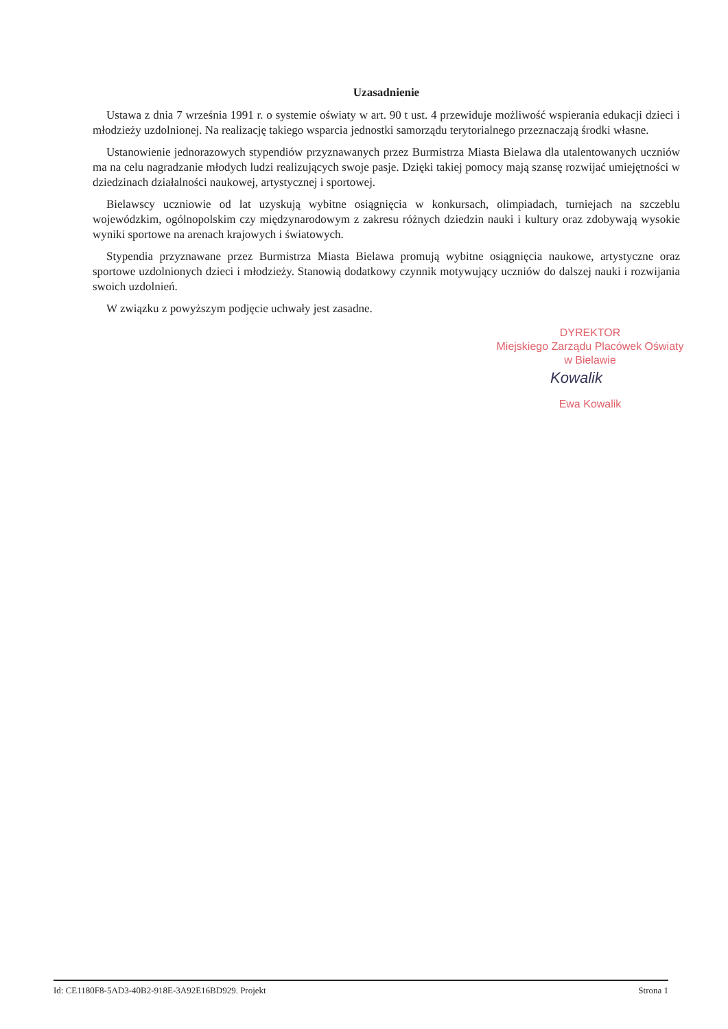Uzasadnienie
Ustawa z dnia 7 września 1991 r. o systemie oświaty w art. 90 t ust. 4 przewiduje możliwość wspierania edukacji dzieci i młodzieży uzdolnionej. Na realizację takiego wsparcia jednostki samorządu terytorialnego przeznaczają środki własne.
Ustanowienie jednorazowych stypendiów przyznawanych przez Burmistrza Miasta Bielawa dla utalentowanych uczniów ma na celu nagradzanie młodych ludzi realizujących swoje pasje. Dzięki takiej pomocy mają szansę rozwijać umiejętności w dziedzinach działalności naukowej, artystycznej i sportowej.
Bielawscy uczniowie od lat uzyskują wybitne osiągnięcia w konkursach, olimpiadach, turniejach na szczeblu wojewódzkim, ogólnopolskim czy międzynarodowym z zakresu różnych dziedzin nauki i kultury oraz zdobywają wysokie wyniki sportowe na arenach krajowych i światowych.
Stypendia przyznawane przez Burmistrza Miasta Bielawa promują wybitne osiągnięcia naukowe, artystyczne oraz sportowe uzdolnionych dzieci i młodzieży. Stanowią dodatkowy czynnik motywujący uczniów do dalszej nauki i rozwijania swoich uzdolnień.
W związku z powyższym podjęcie uchwały jest zasadne.
DYREKTOR
Miejskiego Zarządu Placówek Oświaty
w Bielawie
Kowalik
Ewa Kowalik
Id: CE1180F8-5AD3-40B2-918E-3A92E16BD929. Projekt Strona 1